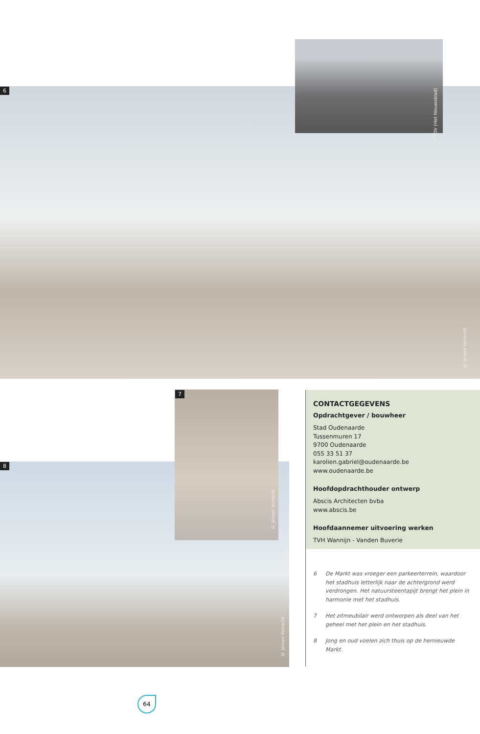6
© Jeroen Verrecht
© PDV (Het Nieuwsblad)
8
© Jeroen Verrecht
7
© Jeroen Verrecht
CONTACTGEGEVENS
Opdrachtgever / bouwheer
Stad Oudenaarde
Tussenmuren 17
9700 Oudenaarde
055 33 51 37
karolien.gabriel@oudenaarde.be
www.oudenaarde.be
Hoofdopdrachthouder ontwerp
Abscis Architecten bvba
www.abscis.be
Hoofdaannemer uitvoering werken
TVH Wannijn - Vanden Buverie
6 De Markt was vroeger een parkeerterrein, waardoor het stadhuis letterlijk naar de achtergrond werd verdrongen. Het natuursteentapijt brengt het plein in harmonie met het stadhuis.
7 Het zitmeubilair werd ontworpen als deel van het geheel met het plein en het stadhuis.
8 Jong en oud voelen zich thuis op de hernieuwde Markt.
64